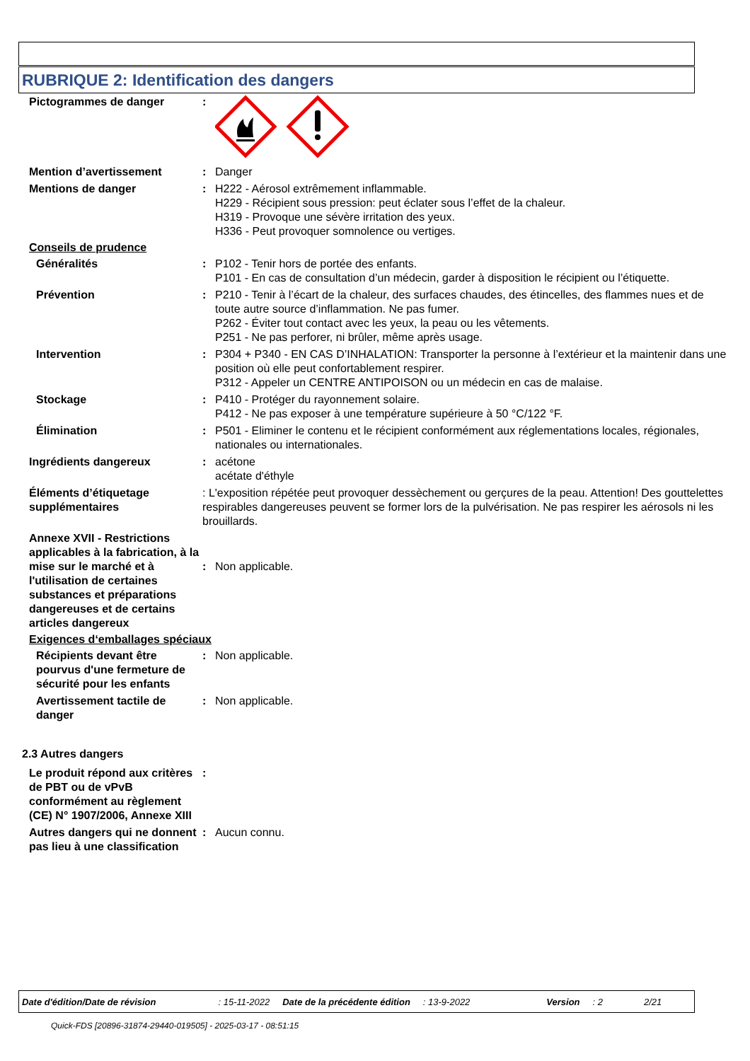RUBRIQUE 2: Identification des dangers
Pictogrammes de danger :
Mention d’avertissement : Danger
Mentions de danger : H222 - Aérosol extrêmement inflammable.
H229 - Récipient sous pression: peut éclater sous l’effet de la chaleur.
H319 - Provoque une sévère irritation des yeux.
H336 - Peut provoquer somnolence ou vertiges.
Conseils de prudence
Généralités : P102 - Tenir hors de portée des enfants.
P101 - En cas de consultation d’un médecin, garder à disposition le récipient ou l’étiquette.
Prévention : P210 - Tenir à l’écart de la chaleur, des surfaces chaudes, des étincelles, des flammes nues et de toute autre source d’inflammation. Ne pas fumer.
P262 - Éviter tout contact avec les yeux, la peau ou les vêtements.
P251 - Ne pas perforer, ni brûler, même après usage.
Intervention : P304 + P340 - EN CAS D’INHALATION: Transporter la personne à l’extérieur et la maintenir dans une position où elle peut confortablement respirer.
P312 - Appeler un CENTRE ANTIPOISON ou un médecin en cas de malaise.
Stockage : P410 - Protéger du rayonnement solaire.
P412 - Ne pas exposer à une température supérieure à 50 °C/122 °F.
Élimination : P501 - Eliminer le contenu et le récipient conformément aux réglementations locales, régionales, nationales ou internationales.
Ingrédients dangereux : acétone
acétate d'éthyle
Éléments d’étiquetage supplémentaires
: L'exposition répétée peut provoquer dessèchement ou gerçures de la peau. Attention! Des gouttelettes respirables dangereuses peuvent se former lors de la pulvérisation. Ne pas respirer les aérosols ni les brouillards.
Annexe XVII - Restrictions applicables à la fabrication, à la mise sur le marché et à l'utilisation de certaines substances et préparations dangereuses et de certains articles dangereux
: Non applicable.
Exigences d‘emballages spéciaux
Récipients devant être pourvus d'une fermeture de sécurité pour les enfants
: Non applicable.
Avertissement tactile de danger
: Non applicable.
2.3 Autres dangers
Le produit répond aux critères de PBT ou de vPvB conformément au règlement (CE) N° 1907/2006, Annexe XIII
:
Autres dangers qui ne donnent pas lieu à une classification
: Aucun connu.
Date d'édition/Date de révision: 15-11-2022 Date de la précédente édition: 13-9-2022 Version: 2 2/21
Quick-FDS [20896-31874-29440-019505] - 2025-03-17 - 08:51:15